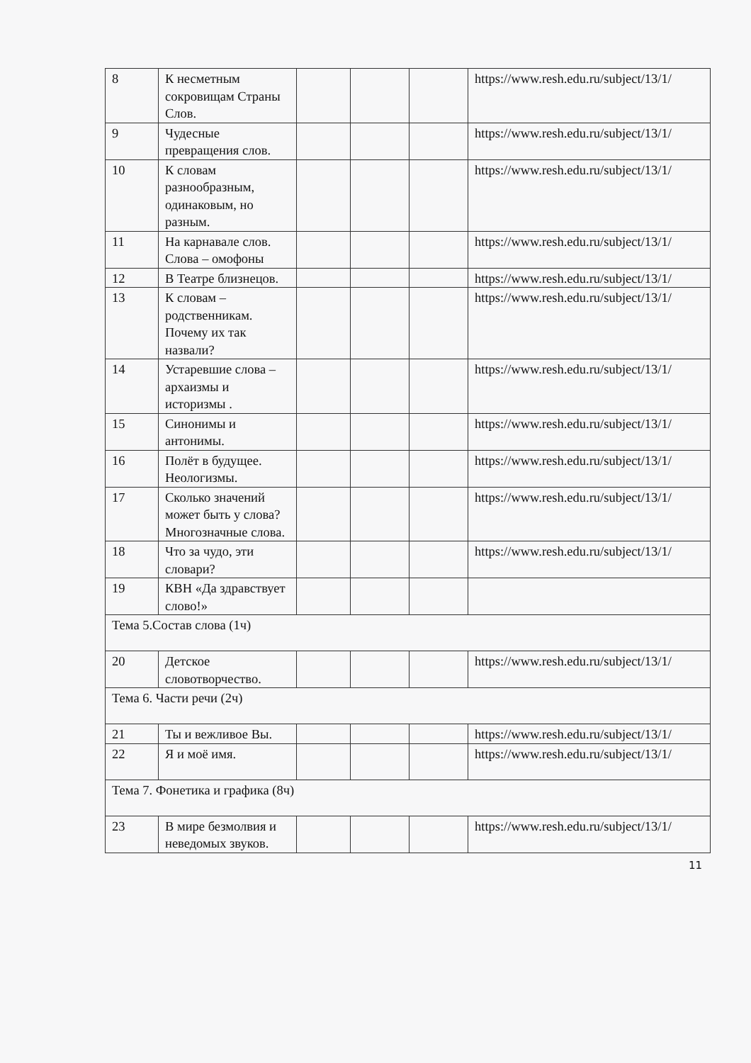| 8 | К несметным сокровищам Страны Слов. | | | | https://www.resh.edu.ru/subject/13/1/ |
| 9 | Чудесные превращения слов. | | | | https://www.resh.edu.ru/subject/13/1/ |
| 10 | К словам разнообразным, одинаковым, но разным. | | | | https://www.resh.edu.ru/subject/13/1/ |
| 11 | На карнавале слов. Слова – омофоны | | | | https://www.resh.edu.ru/subject/13/1/ |
| 12 | В Театре близнецов. | | | | https://www.resh.edu.ru/subject/13/1/ |
| 13 | К словам – родственникам. Почему их так назвали? | | | | https://www.resh.edu.ru/subject/13/1/ |
| 14 | Устаревшие слова – архаизмы и историзмы . | | | | https://www.resh.edu.ru/subject/13/1/ |
| 15 | Синонимы и антонимы. | | | | https://www.resh.edu.ru/subject/13/1/ |
| 16 | Полёт в будущее. Неологизмы. | | | | https://www.resh.edu.ru/subject/13/1/ |
| 17 | Сколько значений может быть у слова? Многозначные слова. | | | | https://www.resh.edu.ru/subject/13/1/ |
| 18 | Что за чудо, эти словари? | | | | https://www.resh.edu.ru/subject/13/1/ |
| 19 | КВН «Да здравствует слово!» | | | | |
| Тема 5.Состав слова (1ч) | | | | | |
| 20 | Детское словотворчество. | | | | https://www.resh.edu.ru/subject/13/1/ |
| Тема 6. Части речи (2ч) | | | | | |
| 21 | Ты и вежливое Вы. | | | | https://www.resh.edu.ru/subject/13/1/ |
| 22 | Я и моё имя. | | | | https://www.resh.edu.ru/subject/13/1/ |
| Тема 7. Фонетика и графика (8ч) | | | | | |
| 23 | В мире безмолвия и неведомых звуков. | | | | https://www.resh.edu.ru/subject/13/1/ |
11